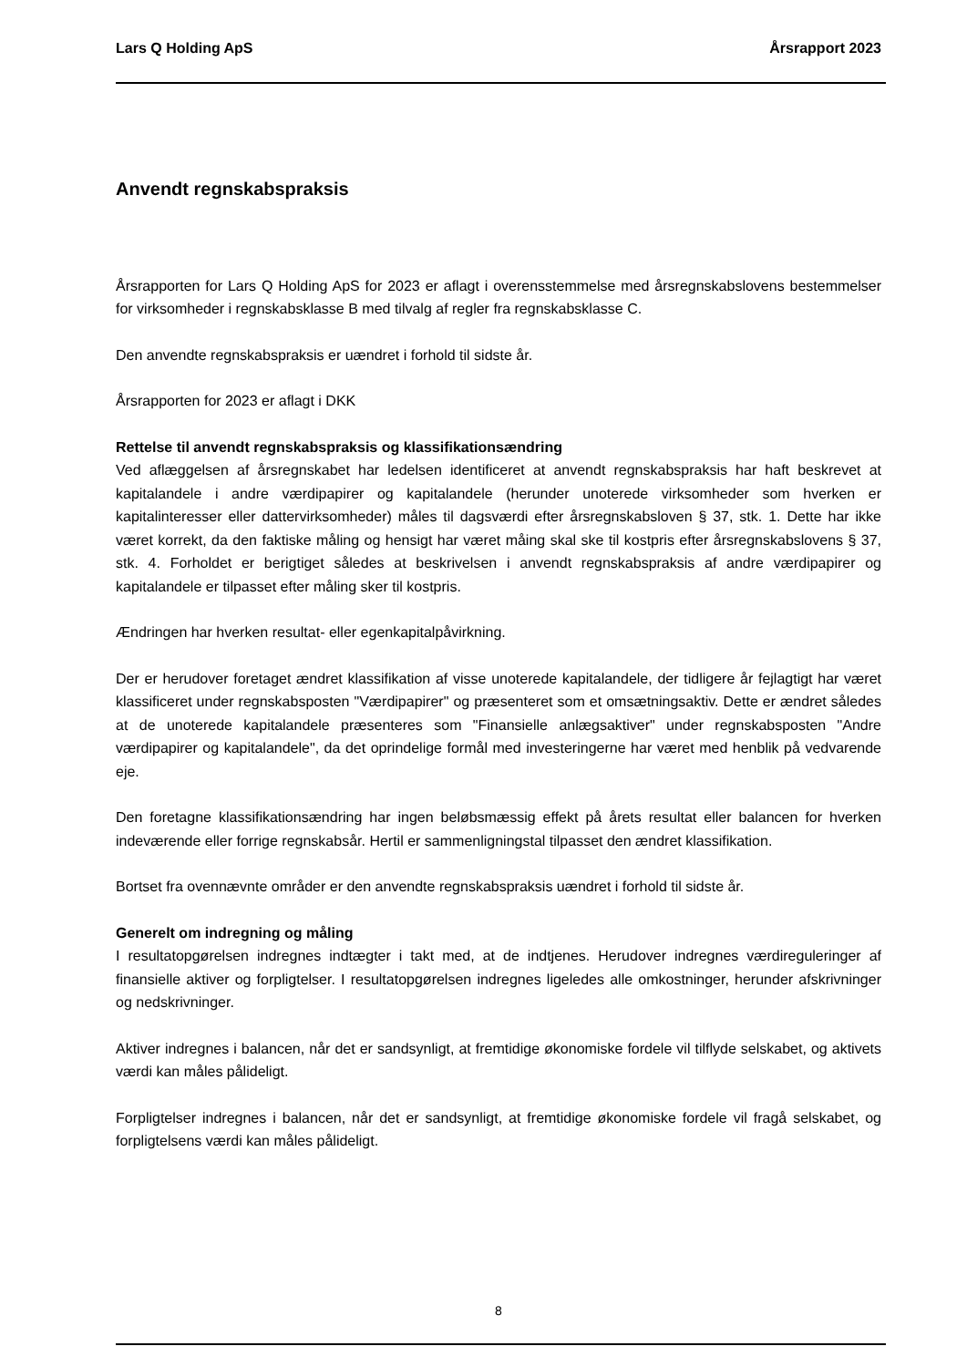Lars Q Holding ApS Årsrapport 2023
Anvendt regnskabspraksis
Årsrapporten for Lars Q Holding ApS for 2023 er aflagt i overensstemmelse med årsregnskabslovens bestemmelser for virksomheder i regnskabsklasse B med tilvalg af regler fra regnskabsklasse C.
Den anvendte regnskabspraksis er uændret i forhold til sidste år.
Årsrapporten for 2023 er aflagt i DKK
Rettelse til anvendt regnskabspraksis og klassifikationsændring
Ved aflæggelsen af årsregnskabet har ledelsen identificeret at anvendt regnskabspraksis har haft beskrevet at kapitalandele i andre værdipapirer og kapitalandele (herunder unoterede virksomheder som hverken er kapitalinteresser eller dattervirksomheder) måles til dagsværdi efter årsregnskabsloven § 37, stk. 1. Dette har ikke været korrekt, da den faktiske måling og hensigt har været måing skal ske til kostpris efter årsregnskabslovens § 37, stk. 4. Forholdet er berigtiget således at beskrivelsen i anvendt regnskabspraksis af andre værdipapirer og kapitalandele er tilpasset efter måling sker til kostpris.
Ændringen har hverken resultat- eller egenkapitalpåvirkning.
Der er herudover foretaget ændret klassifikation af visse unoterede kapitalandele, der tidligere år fejlagtigt har været klassificeret under regnskabsposten "Værdipapirer" og præsenteret som et omsætningsaktiv. Dette er ændret således at de unoterede kapitalandele præsenteres som "Finansielle anlægsaktiver" under regnskabsposten "Andre værdipapirer og kapitalandele", da det oprindelige formål med investeringerne har været med henblik på vedvarende eje.
Den foretagne klassifikationsændring har ingen beløbsmæssig effekt på årets resultat eller balancen for hverken indeværende eller forrige regnskabsår. Hertil er sammenligningstal tilpasset den ændret klassifikation.
Bortset fra ovennævnte områder er den anvendte regnskabspraksis uændret i forhold til sidste år.
Generelt om indregning og måling
I resultatopgørelsen indregnes indtægter i takt med, at de indtjenes. Herudover indregnes værdireguleringer af finansielle aktiver og forpligtelser. I resultatopgørelsen indregnes ligeledes alle omkostninger, herunder afskrivninger og nedskrivninger.
Aktiver indregnes i balancen, når det er sandsynligt, at fremtidige økonomiske fordele vil tilflyde selskabet, og aktivets værdi kan måles pålideligt.
Forpligtelser indregnes i balancen, når det er sandsynligt, at fremtidige økonomiske fordele vil fragå selskabet, og forpligtelsens værdi kan måles pålideligt.
8